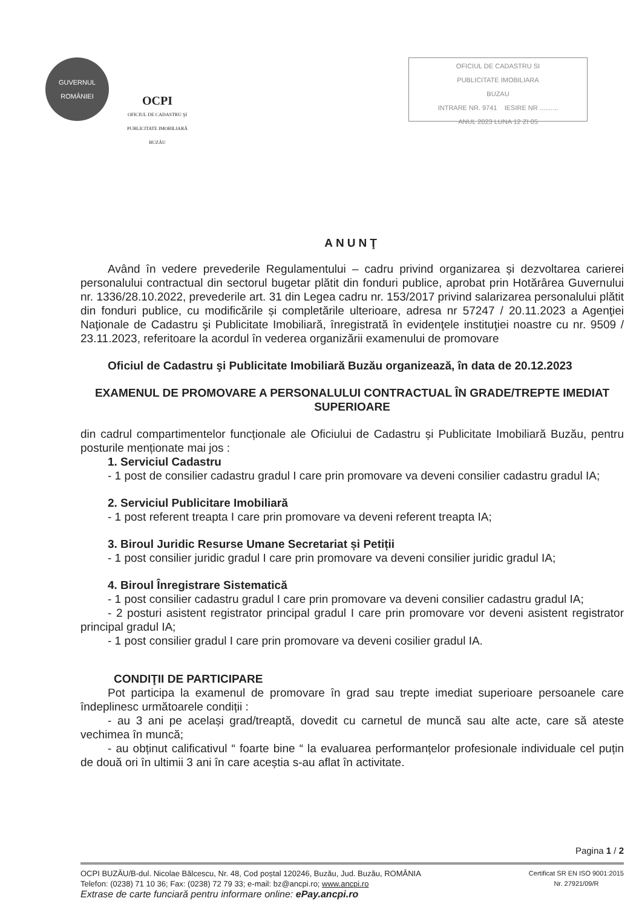GUVERNUL
ROMÂNIEI
OCPI
OFICIUL DE CADASTRU ŞI PUBLICITATE IMOBILIARĂ
BUZĂU
OFICIUL DE CADASTRU SI
PUBLICITATE IMOBILIARA
BUZAU
INTRARE NR. 9741 IESIRE NR ..........
ANUL 2023 LUNA 12 ZI 05
ANUNŢ
Având în vedere prevederile Regulamentului – cadru privind organizarea și dezvoltarea carierei personalului contractual din sectorul bugetar plătit din fonduri publice, aprobat prin Hotărârea Guvernului nr. 1336/28.10.2022, prevederile art. 31 din Legea cadru nr. 153/2017 privind salarizarea personalului plătit din fonduri publice, cu modificările și completările ulterioare, adresa nr 57247 / 20.11.2023 a Agenţiei Naţionale de Cadastru şi Publicitate Imobiliară, înregistrată în evidenţele instituţiei noastre cu nr. 9509 / 23.11.2023, referitoare la acordul în vederea organizării examenului de promovare
Oficiul de Cadastru şi Publicitate Imobiliară Buzău organizează, în data de 20.12.2023
EXAMENUL DE PROMOVARE A PERSONALULUI CONTRACTUAL ÎN GRADE/TREPTE IMEDIAT SUPERIOARE
din cadrul compartimentelor funcționale ale Oficiului de Cadastru și Publicitate Imobiliară Buzău, pentru posturile menționate mai jos :
1. Serviciul Cadastru
- 1 post de consilier cadastru gradul I care prin promovare va deveni consilier cadastru gradul IA;
2. Serviciul Publicitare Imobiliară
- 1 post referent treapta I care prin promovare va deveni referent treapta IA;
3. Biroul Juridic Resurse Umane Secretariat și Petiții
- 1 post consilier juridic gradul I care prin promovare va deveni consilier juridic gradul IA;
4. Biroul Înregistrare Sistematică
- 1 post consilier cadastru gradul I care prin promovare va deveni consilier cadastru gradul IA;
- 2 posturi asistent registrator principal gradul I care prin promovare vor deveni asistent registrator principal gradul IA;
- 1 post consilier gradul I care prin promovare va deveni cosilier gradul IA.
CONDIŢII DE PARTICIPARE
Pot participa la examenul de promovare în grad sau trepte imediat superioare persoanele care îndeplinesc următoarele condiții :
- au 3 ani pe același grad/treaptă, dovedit cu carnetul de muncă sau alte acte, care să ateste vechimea în muncă;
- au obținut calificativul “ foarte bine “ la evaluarea performanțelor profesionale individuale cel puțin de două ori în ultimii 3 ani în care aceștia s-au aflat în activitate.
Pagina 1 / 2
OCPI BUZĂU/B-dul. Nicolae Bălcescu, Nr. 48, Cod poștal 120246, Buzău, Jud. Buzău, ROMÂNIA
Telefon: (0238) 71 10 36; Fax: (0238) 72 79 33; e-mail: bz@ancpi.ro; www.ancpi.ro
Extrase de carte funciară pentru informare online: ePay.ancpi.ro
Certificat SR EN ISO 9001:2015
Nr. 27921/09/R